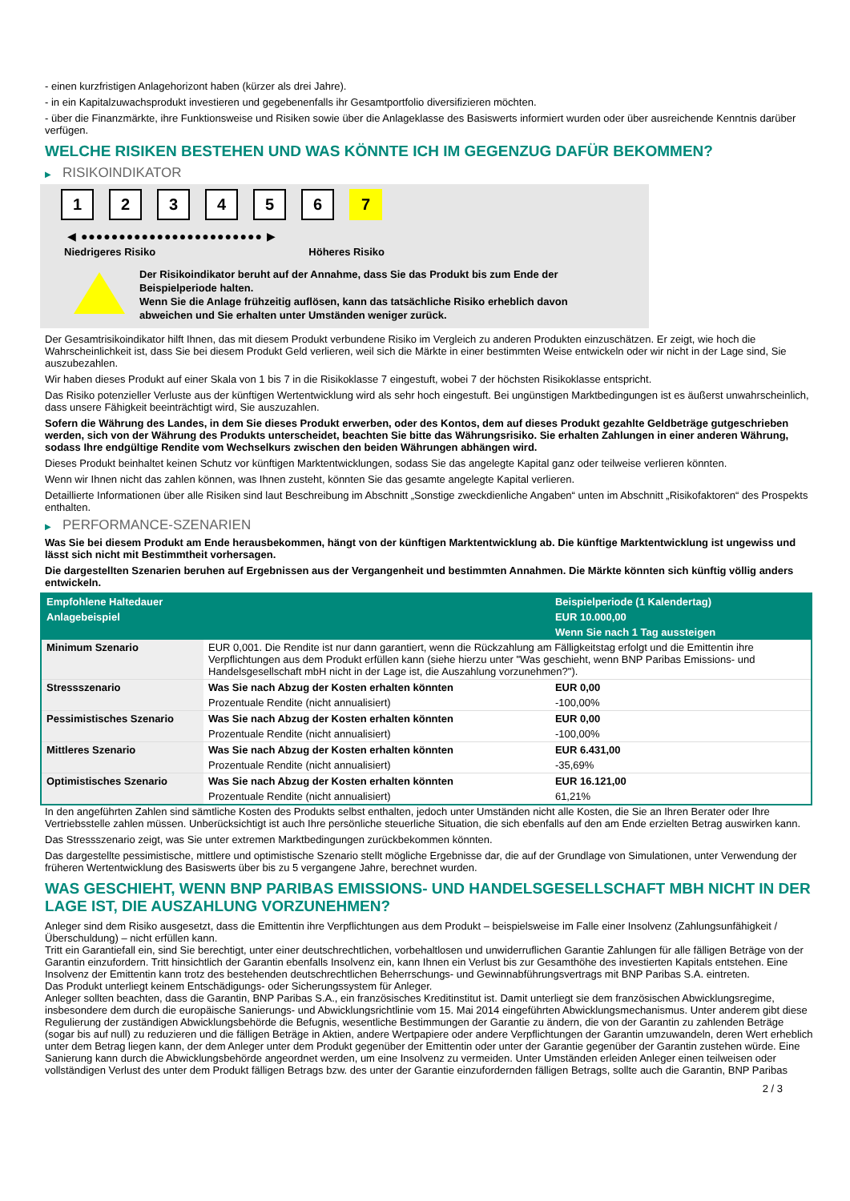- einen kurzfristigen Anlagehorizont haben (kürzer als drei Jahre).
- in ein Kapitalzuwachsprodukt investieren und gegebenenfalls ihr Gesamtportfolio diversifizieren möchten.
- über die Finanzmärkte, ihre Funktionsweise und Risiken sowie über die Anlageklasse des Basiswerts informiert wurden oder über ausreichende Kenntnis darüber verfügen.
WELCHE RISIKEN BESTEHEN UND WAS KÖNNTE ICH IM GEGENZUG DAFÜR BEKOMMEN?
▶ RISIKOINDIKATOR
1 2 3 4 5 6 7
◀ ●●●●●●●●●●●●●●●●●●●●●●●● ▶
Niedrigeres Risiko Höheres Risiko
Der Risikoindikator beruht auf der Annahme, dass Sie das Produkt bis zum Ende der Beispielperiode halten.
Wenn Sie die Anlage frühzeitig auflösen, kann das tatsächliche Risiko erheblich davon abweichen und Sie erhalten unter Umständen weniger zurück.
Der Gesamtrisikoindikator hilft Ihnen, das mit diesem Produkt verbundene Risiko im Vergleich zu anderen Produkten einzuschätzen. Er zeigt, wie hoch die Wahrscheinlichkeit ist, dass Sie bei diesem Produkt Geld verlieren, weil sich die Märkte in einer bestimmten Weise entwickeln oder wir nicht in der Lage sind, Sie auszubezahlen.
Wir haben dieses Produkt auf einer Skala von 1 bis 7 in die Risikoklasse 7 eingestuft, wobei 7 der höchsten Risikoklasse entspricht.
Das Risiko potenzieller Verluste aus der künftigen Wertentwicklung wird als sehr hoch eingestuft. Bei ungünstigen Marktbedingungen ist es äußerst unwahrscheinlich, dass unsere Fähigkeit beeinträchtigt wird, Sie auszuzahlen.
Sofern die Währung des Landes, in dem Sie dieses Produkt erwerben, oder des Kontos, dem auf dieses Produkt gezahlte Geldbeträge gutgeschrieben werden, sich von der Währung des Produkts unterscheidet, beachten Sie bitte das Währungsrisiko. Sie erhalten Zahlungen in einer anderen Währung, sodass Ihre endgültige Rendite vom Wechselkurs zwischen den beiden Währungen abhängen wird.
Dieses Produkt beinhaltet keinen Schutz vor künftigen Marktentwicklungen, sodass Sie das angelegte Kapital ganz oder teilweise verlieren könnten.
Wenn wir Ihnen nicht das zahlen können, was Ihnen zusteht, könnten Sie das gesamte angelegte Kapital verlieren.
Detaillierte Informationen über alle Risiken sind laut Beschreibung im Abschnitt „Sonstige zweckdienliche Angaben“ unten im Abschnitt „Risikofaktoren“ des Prospekts enthalten.
▶ PERFORMANCE-SZENARIEN
Was Sie bei diesem Produkt am Ende herausbekommen, hängt von der künftigen Marktentwicklung ab. Die künftige Marktentwicklung ist ungewiss und lässt sich nicht mit Bestimmtheit vorhersagen.
Die dargestellten Szenarien beruhen auf Ergebnissen aus der Vergangenheit und bestimmten Annahmen. Die Märkte könnten sich künftig völlig anders entwickeln.
| Empfohlene Haltedauer | | Beispielperiode (1 Kalendertag) |
| --- | --- | --- |
| Anlagebeispiel | | EUR 10.000,00 |
| | | Wenn Sie nach 1 Tag aussteigen |
| Minimum Szenario | EUR 0,001. Die Rendite ist nur dann garantiert, wenn die Rückzahlung am Fälligkeitstag erfolgt und die Emittentin ihre Verpflichtungen aus dem Produkt erfüllen kann (siehe hierzu unter "Was geschieht, wenn BNP Paribas Emissions- und Handelsgesellschaft mbH nicht in der Lage ist, die Auszahlung vorzunehmen?"). | |
| Stressszenario | Was Sie nach Abzug der Kosten erhalten könnten | EUR 0,00 |
| | Prozentuale Rendite (nicht annualisiert) | -100,00% |
| Pessimistisches Szenario | Was Sie nach Abzug der Kosten erhalten könnten | EUR 0,00 |
| | Prozentuale Rendite (nicht annualisiert) | -100,00% |
| Mittleres Szenario | Was Sie nach Abzug der Kosten erhalten könnten | EUR 6.431,00 |
| | Prozentuale Rendite (nicht annualisiert) | -35,69% |
| Optimistisches Szenario | Was Sie nach Abzug der Kosten erhalten könnten | EUR 16.121,00 |
| | Prozentuale Rendite (nicht annualisiert) | 61,21% |
In den angeführten Zahlen sind sämtliche Kosten des Produkts selbst enthalten, jedoch unter Umständen nicht alle Kosten, die Sie an Ihren Berater oder Ihre Vertriebsstelle zahlen müssen. Unberücksichtigt ist auch Ihre persönliche steuerliche Situation, die sich ebenfalls auf den am Ende erzielten Betrag auswirken kann.
Das Stressszenario zeigt, was Sie unter extremen Marktbedingungen zurückbekommen könnten.
Das dargestellte pessimistische, mittlere und optimistische Szenario stellt mögliche Ergebnisse dar, die auf der Grundlage von Simulationen, unter Verwendung der früheren Wertentwicklung des Basiswerts über bis zu 5 vergangene Jahre, berechnet wurden.
WAS GESCHIEHT, WENN BNP PARIBAS EMISSIONS- UND HANDELSGESELLSCHAFT MBH NICHT IN DER LAGE IST, DIE AUSZAHLUNG VORZUNEHMEN?
Anleger sind dem Risiko ausgesetzt, dass die Emittentin ihre Verpflichtungen aus dem Produkt – beispielsweise im Falle einer Insolvenz (Zahlungsunfähigkeit / Überschuldung) – nicht erfüllen kann.
Tritt ein Garantiefall ein, sind Sie berechtigt, unter einer deutschrechtlichen, vorbehaltlosen und unwiderruflichen Garantie Zahlungen für alle fälligen Beträge von der Garantin einzufordern. Tritt hinsichtlich der Garantin ebenfalls Insolvenz ein, kann Ihnen ein Verlust bis zur Gesamthöhe des investierten Kapitals entstehen. Eine Insolvenz der Emittentin kann trotz des bestehenden deutschrechtlichen Beherrschungs- und Gewinnabführungsvertrags mit BNP Paribas S.A. eintreten.
Das Produkt unterliegt keinem Entschädigungs- oder Sicherungssystem für Anleger.
Anleger sollten beachten, dass die Garantin, BNP Paribas S.A., ein französisches Kreditinstitut ist. Damit unterliegt sie dem französischen Abwicklungsregime, insbesondere dem durch die europäische Sanierungs- und Abwicklungsrichtlinie vom 15. Mai 2014 eingeführten Abwicklungsmechanismus. Unter anderem gibt diese Regulierung der zuständigen Abwicklungsbehörde die Befugnis, wesentliche Bestimmungen der Garantie zu ändern, die von der Garantin zu zahlenden Beträge (sogar bis auf null) zu reduzieren und die fälligen Beträge in Aktien, andere Wertpapiere oder andere Verpflichtungen der Garantin umzuwandeln, deren Wert erheblich unter dem Betrag liegen kann, der dem Anleger unter dem Produkt gegenüber der Emittentin oder unter der Garantie gegenüber der Garantin zustehen würde. Eine Sanierung kann durch die Abwicklungsbehörde angeordnet werden, um eine Insolvenz zu vermeiden. Unter Umständen erleiden Anleger einen teilweisen oder vollständigen Verlust des unter dem Produkt fälligen Betrags bzw. des unter der Garantie einzufordernden fälligen Betrags, sollte auch die Garantin, BNP Paribas
2 / 3